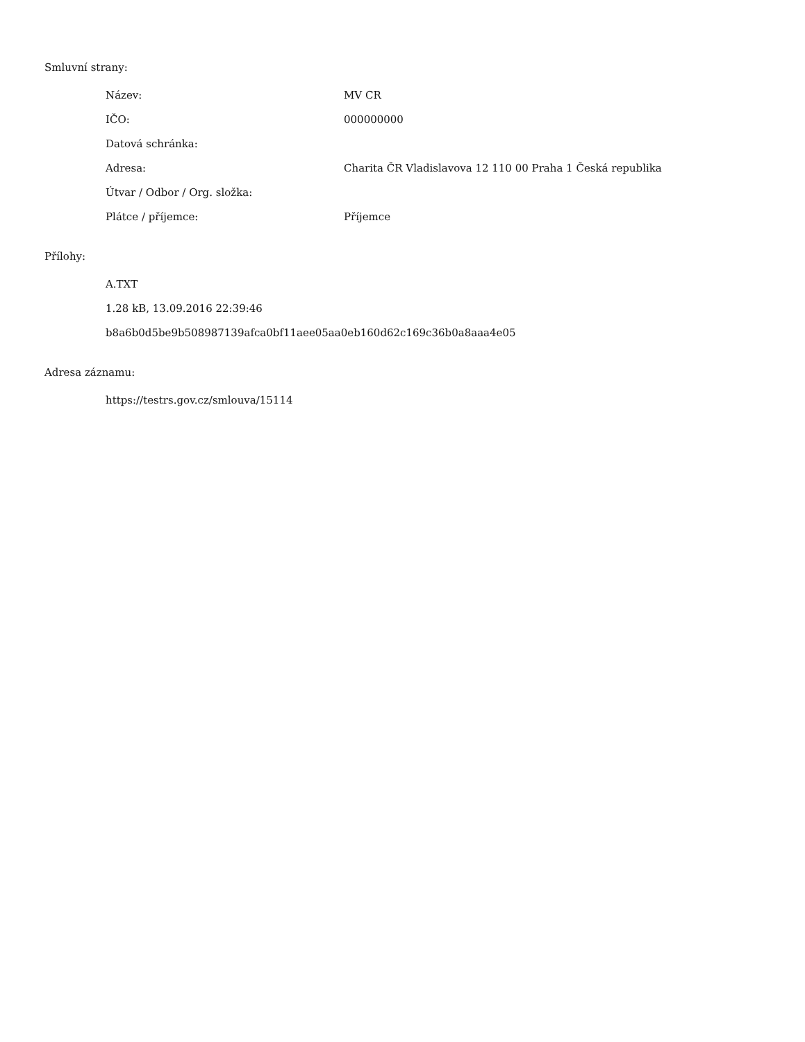Smluvní strany:
| Název: | MV CR |
| IČO: | 000000000 |
| Datová schránka: | |
| Adresa: | Charita ČR Vladislavova 12 110 00 Praha 1 Česká republika |
| Útvar / Odbor / Org. složka: | |
| Plátce / příjemce: | Příjemce |
Přílohy:
A.TXT
1.28 kB, 13.09.2016 22:39:46
b8a6b0d5be9b508987139afca0bf11aee05aa0eb160d62c169c36b0a8aaa4e05
Adresa záznamu:
https://testrs.gov.cz/smlouva/15114